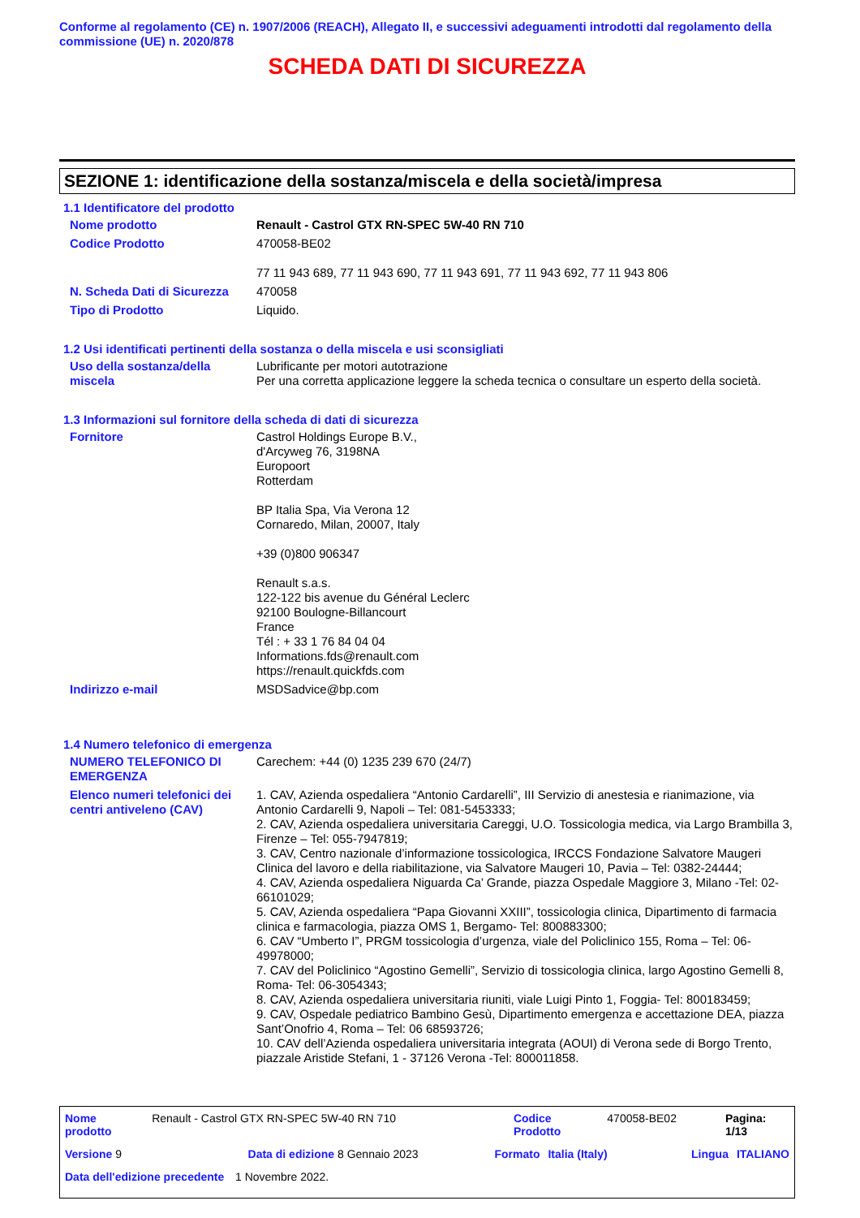Conforme al regolamento (CE) n. 1907/2006 (REACH), Allegato II, e successivi adeguamenti introdotti dal regolamento della commissione (UE) n. 2020/878
SCHEDA DATI DI SICUREZZA
SEZIONE 1: identificazione della sostanza/miscela e della società/impresa
1.1 Identificatore del prodotto
Nome prodotto Renault - Castrol GTX RN-SPEC 5W-40 RN 710
Codice Prodotto 470058-BE02
77 11 943 689, 77 11 943 690, 77 11 943 691, 77 11 943 692, 77 11 943 806
N. Scheda Dati di Sicurezza
470058
Tipo di Prodotto Liquido.
1.2 Usi identificati pertinenti della sostanza o della miscela e usi sconsigliati
Uso della sostanza/della miscela
Lubrificante per motori autotrazione
Per una corretta applicazione leggere la scheda tecnica o consultare un esperto della società.
1.3 Informazioni sul fornitore della scheda di dati di sicurezza
Fornitore Castrol Holdings Europe B.V.,
d'Arcyweg 76, 3198NA
Europoort
Rotterdam
BP Italia Spa, Via Verona 12
Cornaredo, Milan, 20007, Italy
+39 (0)800 906347
Renault s.a.s.
122-122 bis avenue du Général Leclerc
92100 Boulogne-Billancourt
France
Tél : + 33 1 76 84 04 04
Informations.fds@renault.com
https://renault.quickfds.com
Indirizzo e-mail MSDSadvice@bp.com
1.4 Numero telefonico di emergenza
NUMERO TELEFONICO DI EMERGENZA
Carechem: +44 (0) 1235 239 670 (24/7)
Elenco numeri telefonici dei centri antiveleno (CAV)
1. CAV, Azienda ospedaliera “Antonio Cardarelli”, III Servizio di anestesia e rianimazione, via Antonio Cardarelli 9, Napoli – Tel: 081-5453333;
2. CAV, Azienda ospedaliera universitaria Careggi, U.O. Tossicologia medica, via Largo Brambilla 3, Firenze – Tel: 055-7947819;
3. CAV, Centro nazionale d’informazione tossicologica, IRCCS Fondazione Salvatore Maugeri Clinica del lavoro e della riabilitazione, via Salvatore Maugeri 10, Pavia – Tel: 0382-24444;
4. CAV, Azienda ospedaliera Niguarda Ca’ Grande, piazza Ospedale Maggiore 3, Milano -Tel: 02-66101029;
5. CAV, Azienda ospedaliera “Papa Giovanni XXIII”, tossicologia clinica, Dipartimento di farmacia clinica e farmacologia, piazza OMS 1, Bergamo- Tel: 800883300;
6. CAV “Umberto I”, PRGM tossicologia d’urgenza, viale del Policlinico 155, Roma – Tel: 06-49978000;
7. CAV del Policlinico “Agostino Gemelli”, Servizio di tossicologia clinica, largo Agostino Gemelli 8, Roma- Tel: 06-3054343;
8. CAV, Azienda ospedaliera universitaria riuniti, viale Luigi Pinto 1, Foggia- Tel: 800183459;
9. CAV, Ospedale pediatrico Bambino Gesù, Dipartimento emergenza e accettazione DEA, piazza Sant’Onofrio 4, Roma – Tel: 06 68593726;
10. CAV dell’Azienda ospedaliera universitaria integrata (AOUI) di Verona sede di Borgo Trento, piazzale Aristide Stefani, 1 - 37126 Verona -Tel: 800011858.
Nome prodotto Renault - Castrol GTX RN-SPEC 5W-40 RN 710 Codice Prodotto 470058-BE02 Pagina: 1/13
Versione 9 Data di edizione 8 Gennaio 2023 Formato Italia (Italy) Lingua ITALIANO
Data dell'edizione precedente 1 Novembre 2022.